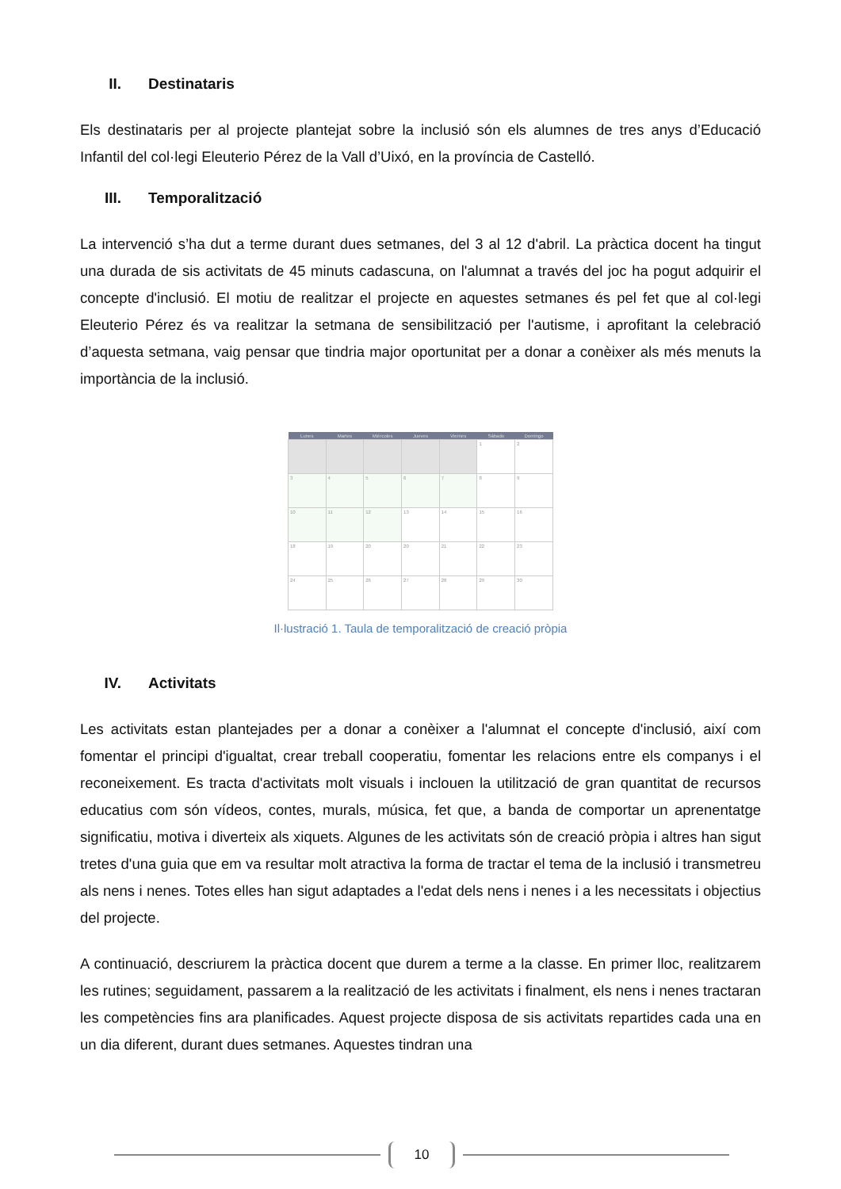II. Destinataris
Els destinataris per al projecte plantejat sobre la inclusió són els alumnes de tres anys d’Educació Infantil del col·legi Eleuterio Pérez de la Vall d’Uixó, en la província de Castelló.
III. Temporalització
La intervenció s’ha dut a terme durant dues setmanes, del 3 al 12 d'abril. La pràctica docent ha tingut una durada de sis activitats de 45 minuts cadascuna, on l'alumnat a través del joc ha pogut adquirir el concepte d'inclusió. El motiu de realitzar el projecte en aquestes setmanes és pel fet que al col·legi Eleuterio Pérez és va realitzar la setmana de sensibilització per l'autisme, i aprofitant la celebració d’aquesta setmana, vaig pensar que tindria major oportunitat per a donar a conèixer als més menuts la importància de la inclusió.
| Lunes | Martes | Miércoles | Jueves | Viernes | Sábado | Domingo |
| --- | --- | --- | --- | --- | --- | --- |
| | | | | | 1 | 2 |
| 3 | 4 | 5 | 6 | 7 | 8 | 9 |
| 10 | 11 | 12 | 13 | 14 | 15 | 16 |
| 18 | 19 | 20 | 20 | 21 | 22 | 23 |
| 24 | 25 | 26 | 27 | 28 | 29 | 30 |
Il·lustració 1. Taula de temporalització de creació pròpia
IV. Activitats
Les activitats estan plantejades per a donar a conèixer a l'alumnat el concepte d'inclusió, així com fomentar el principi d'igualtat, crear treball cooperatiu, fomentar les relacions entre els companys i el reconeixement. Es tracta d'activitats molt visuals i inclouen la utilització de gran quantitat de recursos educatius com són vídeos, contes, murals, música, fet que, a banda de comportar un aprenentatge significatiu, motiva i diverteix als xiquets. Algunes de les activitats són de creació pròpia i altres han sigut tretes d'una guia que em va resultar molt atractiva la forma de tractar el tema de la inclusió i transmetreu als nens i nenes. Totes elles han sigut adaptades a l'edat dels nens i nenes i a les necessitats i objectius del projecte.
A continuació, descriurem la pràctica docent que durem a terme a la classe. En primer lloc, realitzarem les rutines; seguidament, passarem a la realització de les activitats i finalment, els nens i nenes tractaran les competències fins ara planificades. Aquest projecte disposa de sis activitats repartides cada una en un dia diferent, durant dues setmanes. Aquestes tindran una
10